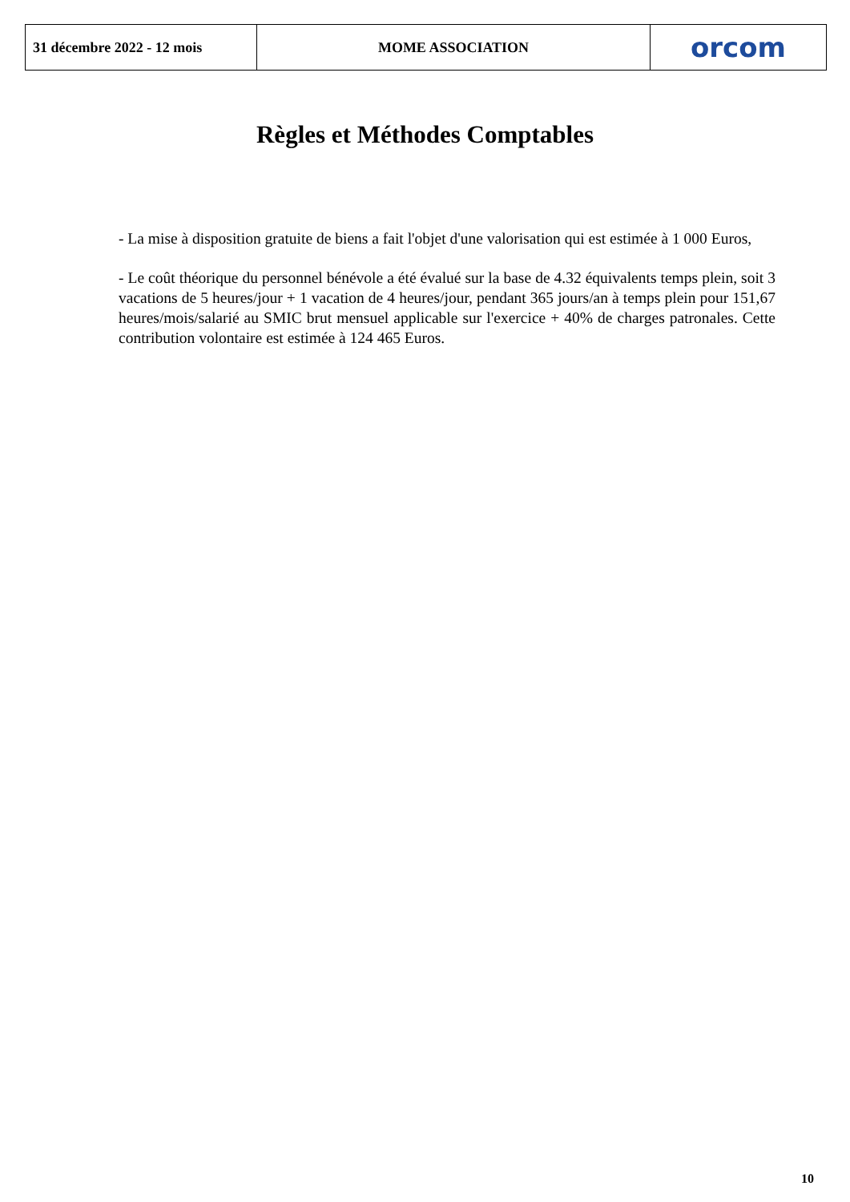31 décembre 2022 - 12 mois
MOME ASSOCIATION orcom
Règles et Méthodes Comptables
- La mise à disposition gratuite de biens a fait l'objet d'une valorisation qui est estimée à 1 000 Euros,
- Le coût théorique du personnel bénévole a été évalué sur la base de 4.32 équivalents temps plein, soit 3 vacations de 5 heures/jour + 1 vacation de 4 heures/jour, pendant 365 jours/an à temps plein pour 151,67 heures/mois/salarié au SMIC brut mensuel applicable sur l'exercice + 40% de charges patronales. Cette contribution volontaire est estimée à 124 465 Euros.
10